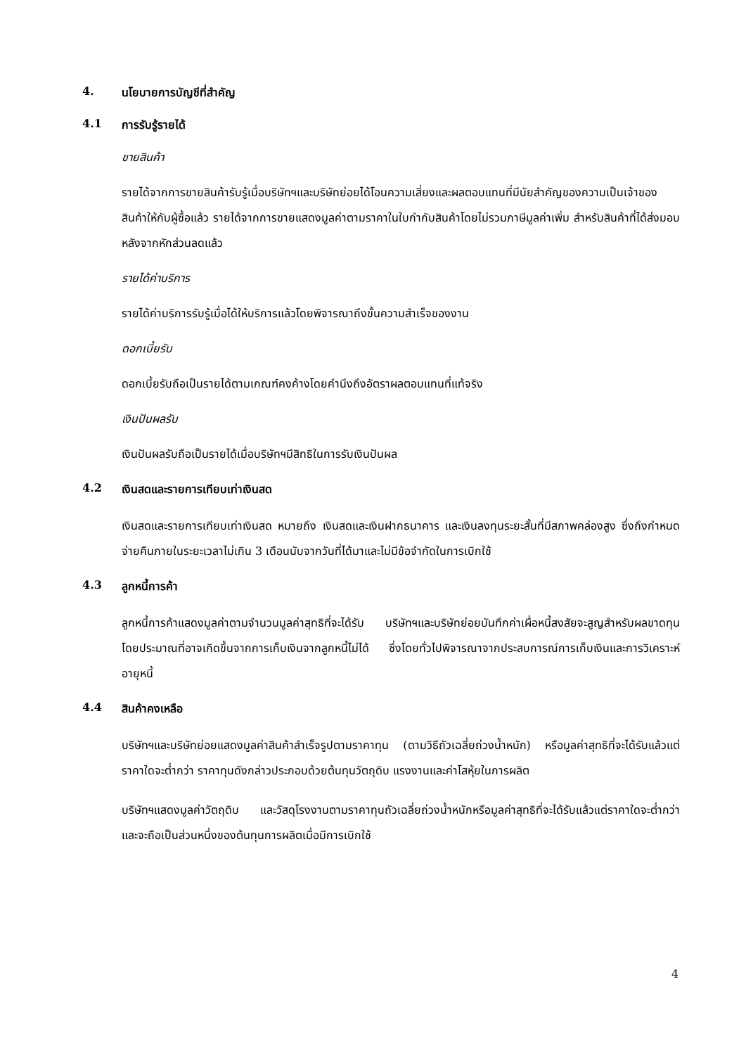4. นโยบายการบัญชีที่สำคัญ
4.1 การรับรู้รายได้
ขายสินค้า
รายได้จากการขายสินค้ารับรู้เมื่อบริษัทฯและบริษัทย่อยได้โอนความเสี่ยงและผลตอบแทนที่มีนัยสำคัญของความเป็นเจ้าของสินค้าให้กับผู้ซื้อแล้ว รายได้จากการขายแสดงมูลค่าตามราคาในใบกำกับสินค้าโดยไม่รวมภาษีมูลค่าเพิ่ม สำหรับสินค้าที่ได้ส่งมอบหลังจากหักส่วนลดแล้ว
รายได้ค่าบริการ
รายได้ค่าบริการรับรู้เมื่อได้ให้บริการแล้วโดยพิจารณาถึงขั้นความสำเร็จของงาน
ดอกเบี้ยรับ
ดอกเบี้ยรับถือเป็นรายได้ตามเกณฑ์คงค้างโดยคำนึงถึงอัตราผลตอบแทนที่แท้จริง
เงินปันผลรับ
เงินปันผลรับถือเป็นรายได้เมื่อบริษัทฯมีสิทธิในการรับเงินปันผล
4.2 เงินสดและรายการเทียบเท่าเงินสด
เงินสดและรายการเทียบเท่าเงินสด หมายถึง เงินสดและเงินฝากธนาคาร และเงินลงทุนระยะสั้นที่มีสภาพคล่องสูง ซึ่งถึงกำหนดจ่ายคืนภายในระยะเวลาไม่เกิน 3 เดือนนับจากวันที่ได้มาและไม่มีข้อจำกัดในการเบิกใช้
4.3 ลูกหนี้การค้า
ลูกหนี้การค้าแสดงมูลค่าตามจำนวนมูลค่าสุทธิที่จะได้รับ บริษัทฯและบริษัทย่อยบันทึกค่าเผื่อหนี้สงสัยจะสูญสำหรับผลขาดทุนโดยประมาณที่อาจเกิดขึ้นจากการเก็บเงินจากลูกหนี้ไม่ได้ ซึ่งโดยทั่วไปพิจารณาจากประสบการณ์การเก็บเงินและการวิเคราะห์อายุหนี้
4.4 สินค้าคงเหลือ
บริษัทฯและบริษัทย่อยแสดงมูลค่าสินค้าสำเร็จรูปตามราคาทุน (ตามวิธีถัวเฉลี่ยถ่วงน้ำหนัก) หรือมูลค่าสุทธิที่จะได้รับแล้วแต่ราคาใดจะต่ำกว่า ราคาทุนดังกล่าวประกอบด้วยต้นทุนวัตถุดิบ แรงงานและค่าโสหุ้ยในการผลิต
บริษัทฯแสดงมูลค่าวัตถุดิบ และวัสดุโรงงานตามราคาทุนถัวเฉลี่ยถ่วงน้ำหนักหรือมูลค่าสุทธิที่จะได้รับแล้วแต่ราคาใดจะต่ำกว่า และจะถือเป็นส่วนหนึ่งของต้นทุนการผลิตเมื่อมีการเบิกใช้
4